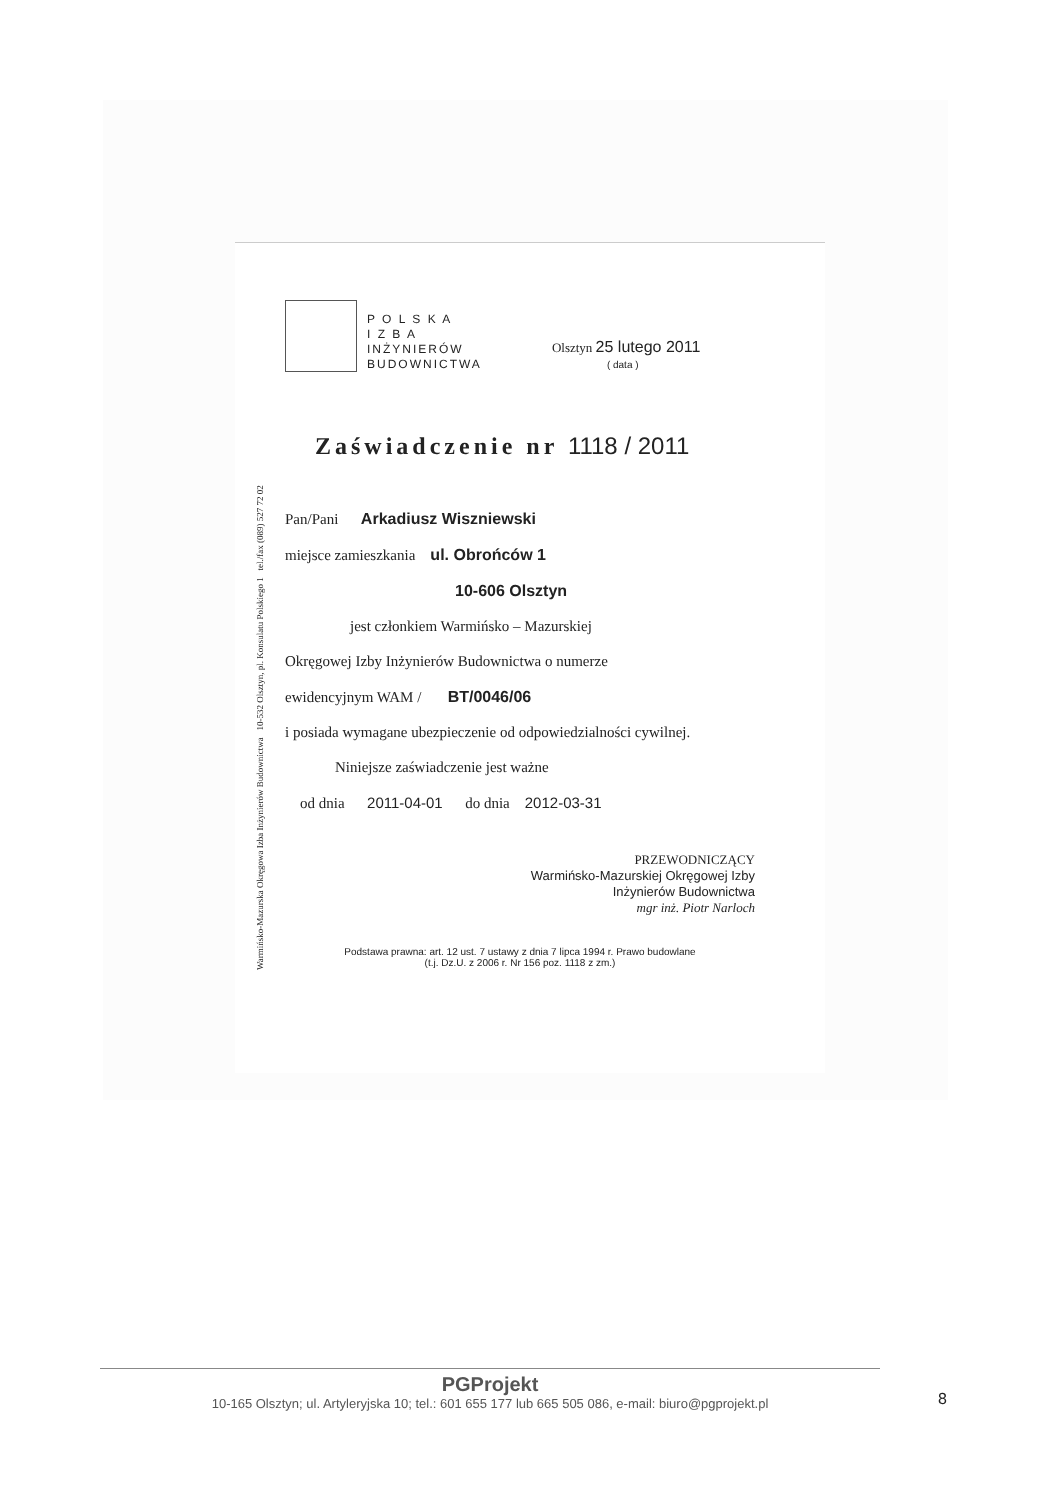Warmińsko-Mazurska Okręgowa Izba Inżynierów Budownictwa 10-532 Olsztyn, pl. Konsulatu Polskiego 1 tel./fax (089) 527 72 02
P O L S K A
I Z B A
INŻYNIERÓW
BUDOWNICTWA
Olsztyn 25 lutego 2011
( data )
Zaświadczenie nr 1118 / 2011
Pan/Pani Arkadiusz Wiszniewski
miejsce zamieszkania ul. Obrońców 1
10-606 Olsztyn
jest członkiem Warmińsko – Mazurskiej
Okręgowej Izby Inżynierów Budownictwa o numerze
ewidencyjnym WAM / BT/0046/06
i posiada wymagane ubezpieczenie od odpowiedzialności cywilnej.
Niniejsze zaświadczenie jest ważne
od dnia 2011-04-01 do dnia 2012-03-31
PRZEWODNICZĄCY
Warmińsko-Mazurskiej Okręgowej Izby
Inżynierów Budownictwa
mgr inż. Piotr Narloch
Podstawa prawna: art. 12 ust. 7 ustawy z dnia 7 lipca 1994 r. Prawo budowlane
(t.j. Dz.U. z 2006 r. Nr 156 poz. 1118 z zm.)
PGProjekt
10-165 Olsztyn; ul. Artyleryjska 10; tel.: 601 655 177 lub 665 505 086, e-mail: biuro@pgprojekt.pl
8